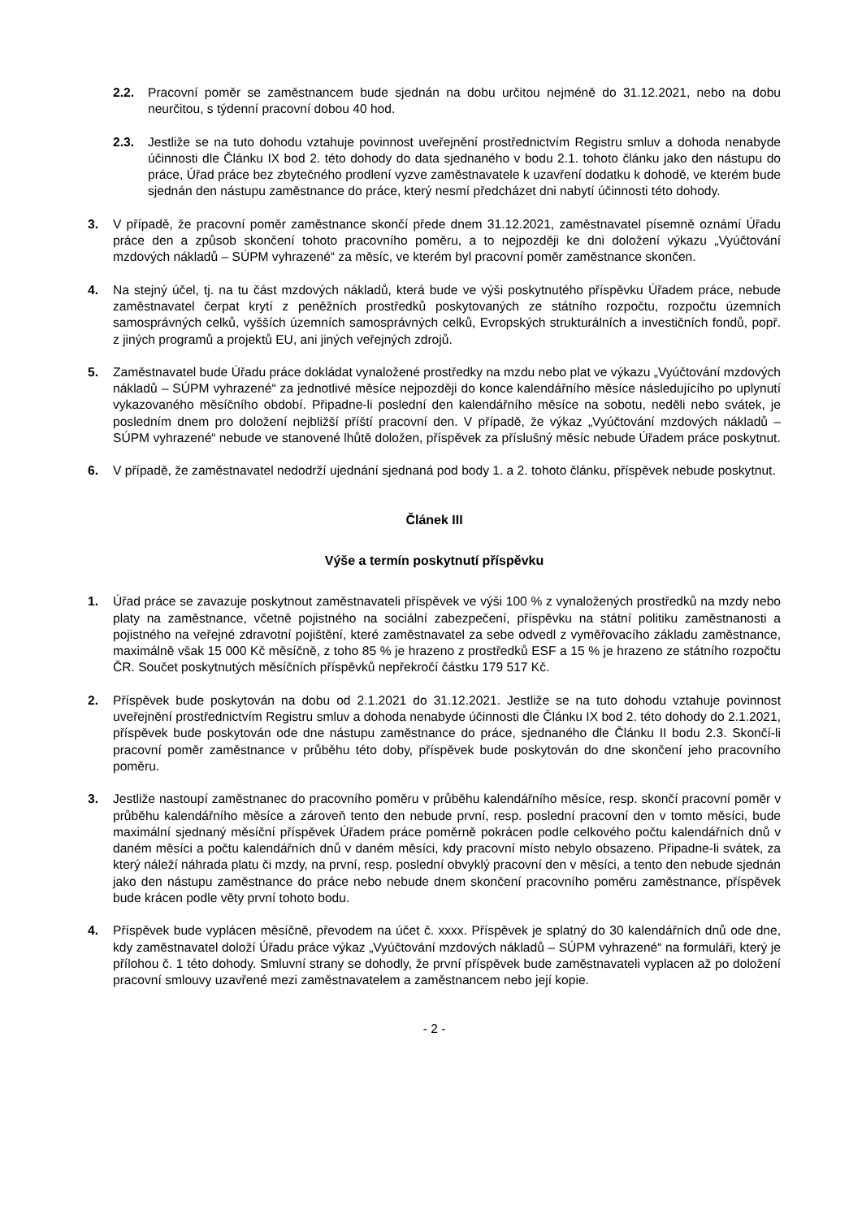2.2. Pracovní poměr se zaměstnancem bude sjednán na dobu určitou nejméně do 31.12.2021, nebo na dobu neurčitou, s týdenní pracovní dobou 40 hod.
2.3. Jestliže se na tuto dohodu vztahuje povinnost uveřejnění prostřednictvím Registru smluv a dohoda nenabyde účinnosti dle Článku IX bod 2. této dohody do data sjednaného v bodu 2.1. tohoto článku jako den nástupu do práce, Úřad práce bez zbytečného prodlení vyzve zaměstnavatele k uzavření dodatku k dohodě, ve kterém bude sjednán den nástupu zaměstnance do práce, který nesmí předcházet dni nabytí účinnosti této dohody.
3. V případě, že pracovní poměr zaměstnance skončí přede dnem 31.12.2021, zaměstnavatel písemně oznámí Úřadu práce den a způsob skončení tohoto pracovního poměru, a to nejpozději ke dni doložení výkazu „Vyúčtování mzdových nákladů – SÚPM vyhrazené“ za měsíc, ve kterém byl pracovní poměr zaměstnance skončen.
4. Na stejný účel, tj. na tu část mzdových nákladů, která bude ve výši poskytnutého příspěvku Úřadem práce, nebude zaměstnavatel čerpat krytí z peněžních prostředků poskytovaných ze státního rozpočtu, rozpočtu územních samosprávných celků, vyšších územních samosprávných celků, Evropských strukturálních a investičních fondů, popř. z jiných programů a projektů EU, ani jiných veřejných zdrojů.
5. Zaměstnavatel bude Úřadu práce dokládat vynaložené prostředky na mzdu nebo plat ve výkazu „Vyúčtování mzdových nákladů – SÚPM vyhrazené“ za jednotlivé měsíce nejpozději do konce kalendářního měsíce následujícího po uplynutí vykazovaného měsíčního období. Připadne-li poslední den kalendářního měsíce na sobotu, neděli nebo svátek, je posledním dnem pro doložení nejbližší příští pracovní den. V případě, že výkaz „Vyúčtování mzdových nákladů – SÚPM vyhrazené“ nebude ve stanovené lhůtě doložen, příspěvek za příslušný měsíc nebude Úřadem práce poskytnut.
6. V případě, že zaměstnavatel nedodrží ujednání sjednaná pod body 1. a 2. tohoto článku, příspěvek nebude poskytnut.
Článek III
Výše a termín poskytnutí příspěvku
1. Úřad práce se zavazuje poskytnout zaměstnavateli příspěvek ve výši 100 % z vynaložených prostředků na mzdy nebo platy na zaměstnance, včetně pojistného na sociální zabezpečení, příspěvku na státní politiku zaměstnanosti a pojistného na veřejné zdravotní pojištění, které zaměstnavatel za sebe odvedl z vyměřovacího základu zaměstnance, maximálně však 15 000 Kč měsíčně, z toho 85 % je hrazeno z prostředků ESF a 15 % je hrazeno ze státního rozpočtu ČR. Součet poskytnutých měsíčních příspěvků nepřekročí částku 179 517 Kč.
2. Příspěvek bude poskytován na dobu od 2.1.2021 do 31.12.2021. Jestliže se na tuto dohodu vztahuje povinnost uveřejnění prostřednictvím Registru smluv a dohoda nenabyde účinnosti dle Článku IX bod 2. této dohody do 2.1.2021, příspěvek bude poskytován ode dne nástupu zaměstnance do práce, sjednaného dle Článku II bodu 2.3. Skončí-li pracovní poměr zaměstnance v průběhu této doby, příspěvek bude poskytován do dne skončení jeho pracovního poměru.
3. Jestliže nastoupí zaměstnanec do pracovního poměru v průběhu kalendářního měsíce, resp. skončí pracovní poměr v průběhu kalendářního měsíce a zároveň tento den nebude první, resp. poslední pracovní den v tomto měsíci, bude maximální sjednaný měsíční příspěvek Úřadem práce poměrně pokrácen podle celkového počtu kalendářních dnů v daném měsíci a počtu kalendářních dnů v daném měsíci, kdy pracovní místo nebylo obsazeno. Připadne-li svátek, za který náleží náhrada platu či mzdy, na první, resp. poslední obvyklý pracovní den v měsíci, a tento den nebude sjednán jako den nástupu zaměstnance do práce nebo nebude dnem skončení pracovního poměru zaměstnance, příspěvek bude krácen podle věty první tohoto bodu.
4. Příspěvek bude vyplácen měsíčně, převodem na účet č. xxxx. Příspěvek je splatný do 30 kalendářních dnů ode dne, kdy zaměstnavatel doloží Úřadu práce výkaz „Vyúčtování mzdových nákladů – SÚPM vyhrazené“ na formuláři, který je přílohou č. 1 této dohody. Smluvní strany se dohodly, že první příspěvek bude zaměstnavateli vyplacen až po doložení pracovní smlouvy uzavřené mezi zaměstnavatelem a zaměstnancem nebo její kopie.
- 2 -